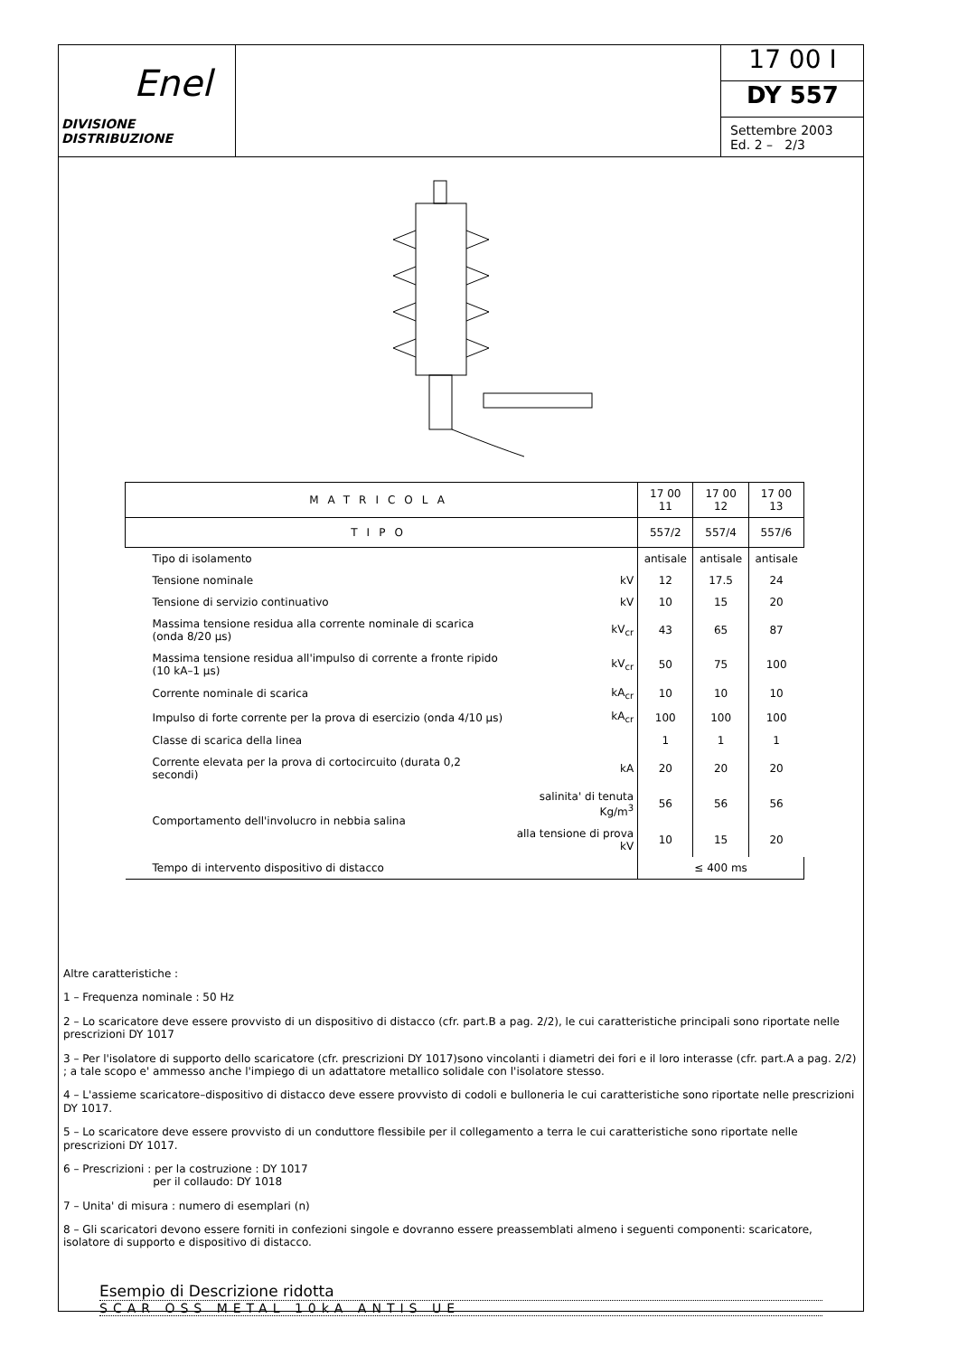Enel
DIVISIONE DISTRIBUZIONE
17 00 I
DY 557
Settembre 2003
Ed. 2 – 2/3
| MATRICOLA | | 17 00 11 | 17 00 12 | 17 00 13 |
| --- | --- | --- | --- | --- |
| TIPO | | 557/2 | 557/4 | 557/6 |
| Tipo di isolamento | | antisale | antisale | antisale |
| Tensione nominale | kV | 12 | 17.5 | 24 |
| Tensione di servizio continuativo | kV | 10 | 15 | 20 |
| Massima tensione residua alla corrente nominale di scarica (onda 8/20 µs) | kV<sub>cr</sub> | 43 | 65 | 87 |
| Massima tensione residua all'impulso di corrente a fronte ripido (10 kA–1 µs) | kV<sub>cr</sub> | 50 | 75 | 100 |
| Corrente nominale di scarica | kA<sub>cr</sub> | 10 | 10 | 10 |
| Impulso di forte corrente per la prova di esercizio (onda 4/10 µs) | kA<sub>cr</sub> | 100 | 100 | 100 |
| Classe di scarica della linea | | 1 | 1 | 1 |
| Corrente elevata per la prova di cortocircuito (durata 0,2 secondi) | kA | 20 | 20 | 20 |
| Comportamento dell'involucro in nebbia salina | salinita' di tenuta Kg/m<sup>3</sup> | 56 | 56 | 56 |
| | alla tensione di prova kV | 10 | 15 | 20 |
| Tempo di intervento dispositivo di distacco | | ≤ 400 ms | | |
Altre caratteristiche :
1 – Frequenza nominale : 50 Hz
2 – Lo scaricatore deve essere provvisto di un dispositivo di distacco (cfr. part.B a pag. 2/2), le cui caratteristiche principali sono riportate nelle prescrizioni DY 1017
3 – Per l'isolatore di supporto dello scaricatore (cfr. prescrizioni DY 1017)sono vincolanti i diametri dei fori e il loro interasse (cfr. part.A a pag. 2/2) ; a tale scopo e' ammesso anche l'impiego di un adattatore metallico solidale con l'isolatore stesso.
4 – L'assieme scaricatore–dispositivo di distacco deve essere provvisto di codoli e bulloneria le cui caratteristiche sono riportate nelle prescrizioni DY 1017.
5 – Lo scaricatore deve essere provvisto di un conduttore flessibile per il collegamento a terra le cui caratteristiche sono riportate nelle prescrizioni DY 1017.
6 – Prescrizioni : per la costruzione : DY 1017
per il collaudo: DY 1018
7 – Unita' di misura : numero di esemplari (n)
8 – Gli scaricatori devono essere forniti in confezioni singole e dovranno essere preassemblati almeno i seguenti componenti: scaricatore, isolatore di supporto e dispositivo di distacco.
Esempio di Descrizione ridotta
SCAR OSS METAL 10kA ANTIS UE